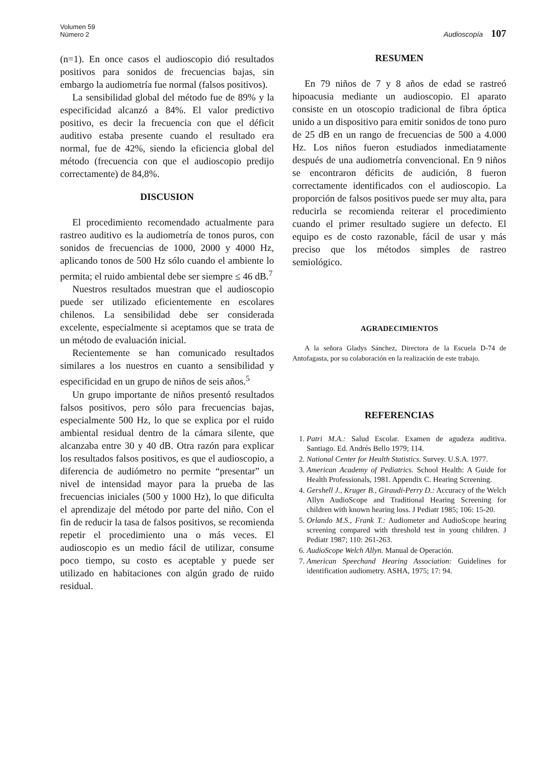Volumen 59
Número 2
Audioscopía 107
(n=1). En once casos el audioscopio dió resultados positivos para sonidos de frecuencias bajas, sin embargo la audiometría fue normal (falsos positivos).
La sensibilidad global del método fue de 89% y la especificidad alcanzó a 84%. El valor predictivo positivo, es decir la frecuencia con que el déficit auditivo estaba presente cuando el resultado era normal, fue de 42%, siendo la eficiencia global del método (frecuencia con que el audioscopio predijo correctamente) de 84,8%.
DISCUSION
El procedimiento recomendado actualmente para rastreo auditivo es la audiometría de tonos puros, con sonidos de frecuencias de 1000, 2000 y 4000 Hz, aplicando tonos de 500 Hz sólo cuando el ambiente lo permita; el ruido ambiental debe ser siempre ≤ 46 dB.<sup>7</sup>
Nuestros resultados muestran que el audioscopio puede ser utilizado eficientemente en escolares chilenos. La sensibilidad debe ser considerada excelente, especialmente si aceptamos que se trata de un método de evaluación inicial.
Recientemente se han comunicado resultados similares a los nuestros en cuanto a sensibilidad y especificidad en un grupo de niños de seis años.<sup>5</sup>
Un grupo importante de niños presentó resultados falsos positivos, pero sólo para frecuencias bajas, especialmente 500 Hz, lo que se explica por el ruido ambiental residual dentro de la cámara silente, que alcanzaba entre 30 y 40 dB. Otra razón para explicar los resultados falsos positivos, es que el audioscopio, a diferencia de audiómetro no permite “presentar” un nivel de intensidad mayor para la prueba de las frecuencias iniciales (500 y 1000 Hz), lo que dificulta el aprendizaje del método por parte del niño. Con el fin de reducir la tasa de falsos positivos, se recomienda repetir el procedimiento una o más veces. El audioscopio es un medio fácil de utilizar, consume poco tiempo, su costo es aceptable y puede ser utilizado en habitaciones con algún grado de ruido residual.
RESUMEN
En 79 niños de 7 y 8 años de edad se rastreó hipoacusia mediante un audioscopio. El aparato consiste en un otoscopio tradicional de fibra óptica unido a un dispositivo para emitir sonidos de tono puro de 25 dB en un rango de frecuencias de 500 a 4.000 Hz. Los niños fueron estudiados inmediatamente después de una audiometría convencional. En 9 niños se encontraron déficits de audición, 8 fueron correctamente identificados con el audioscopio. La proporción de falsos positivos puede ser muy alta, para reducirla se recomienda reiterar el procedimiento cuando el primer resultado sugiere un defecto. El equipo es de costo razonable, fácil de usar y más preciso que los métodos simples de rastreo semiológico.
AGRADECIMIENTOS
A la señora Gladys Sánchez, Directora de la Escuela D-74 de Antofagasta, por su colaboración en la realización de este trabajo.
REFERENCIAS
1. Patri M.A.: Salud Escolar. Examen de agudeza auditiva. Santiago. Ed. Andrés Bello 1979; 114.
2. National Center for Health Statistics. Survey. U.S.A. 1977.
3. American Academy of Pediatrics. School Health: A Guide for Health Professionals, 1981. Appendix C. Hearing Screening.
4. Gershell J., Kruger B., Giraudi-Perry D.: Accuracy of the Welch Allyn AudioScope and Traditional Hearing Screening for children with known hearing loss. J Pediatr 1985; 106: 15-20.
5. Orlando M.S., Frank T.: Audiometer and AudioScope hearing screening compared with threshold test in young children. J Pediatr 1987; 110: 261-263.
6. AudioScope Welch Allyn. Manual de Operación.
7. American Speechand Hearing Association: Guidelines for identification audiometry. ASHA, 1975; 17: 94.